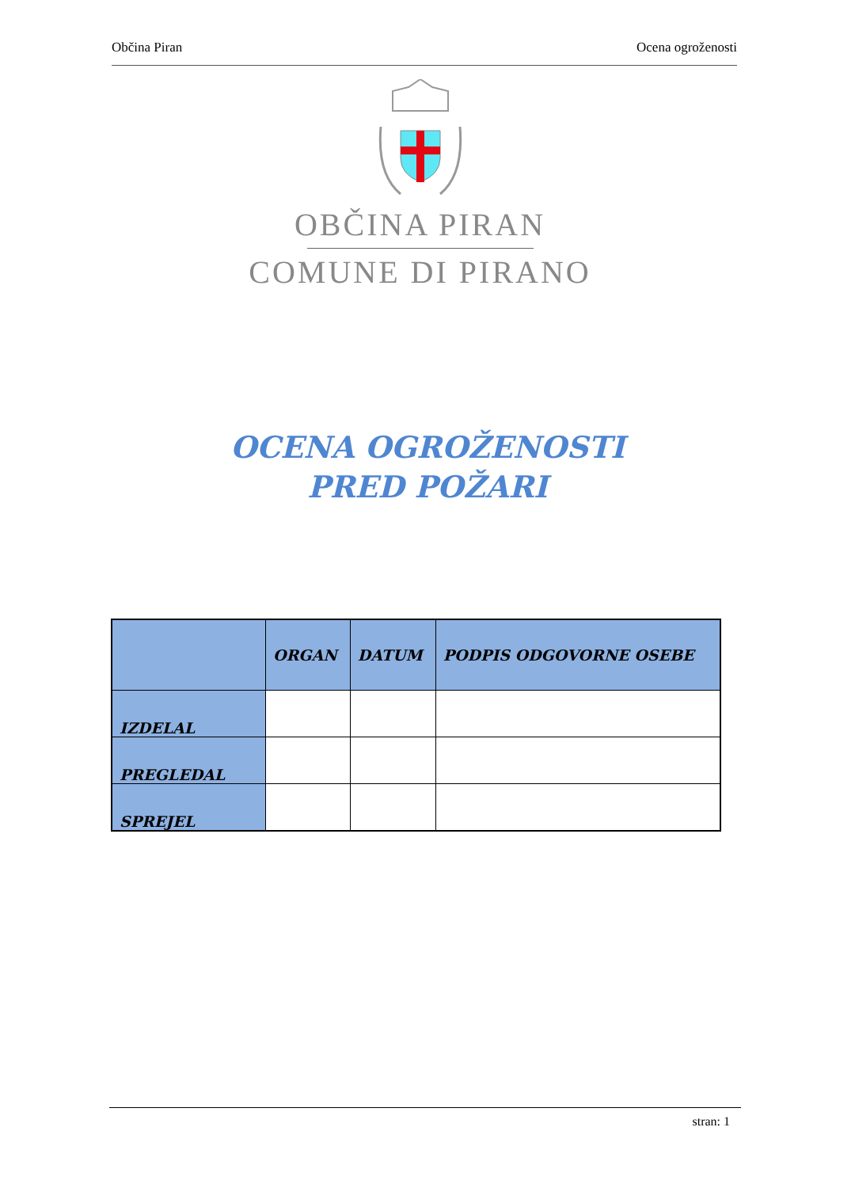Občina Piran Ocena ogroženosti
OBČINA PIRAN
COMUNE DI PIRANO
OCENA OGROŽENOSTI
PRED POŽARI
| | ORGAN | DATUM | PODPIS ODGOVORNE OSEBE |
| --- | --- | --- | --- |
| IZDELAL | | | |
| PREGLEDAL | | | |
| SPREJEL | | | |
stran: 1